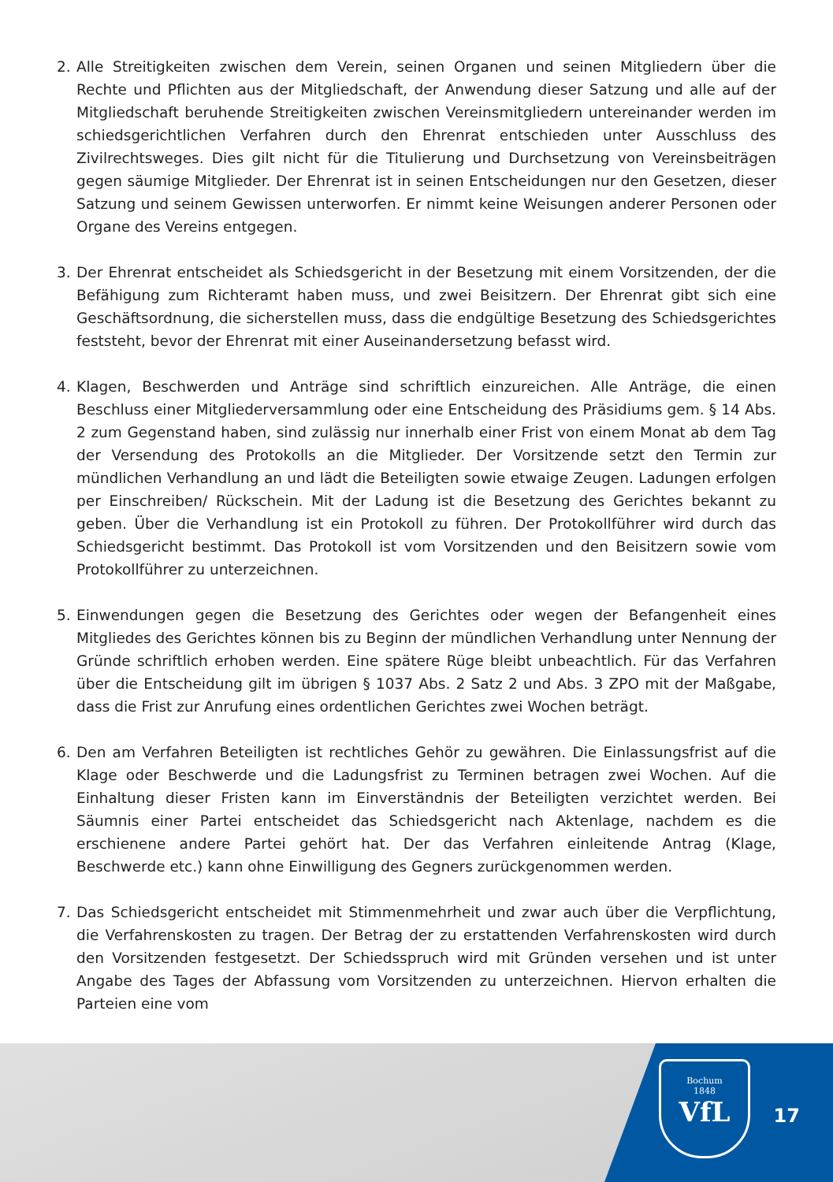2. Alle Streitigkeiten zwischen dem Verein, seinen Organen und seinen Mitgliedern über die Rechte und Pflichten aus der Mitgliedschaft, der Anwendung dieser Satzung und alle auf der Mitgliedschaft beruhende Streitigkeiten zwischen Vereinsmitgliedern untereinander werden im schiedsgerichtlichen Verfahren durch den Ehrenrat entschieden unter Ausschluss des Zivilrechtsweges. Dies gilt nicht für die Titulierung und Durchsetzung von Vereinsbeiträgen gegen säumige Mitglieder. Der Ehrenrat ist in seinen Entscheidungen nur den Gesetzen, dieser Satzung und seinem Gewissen unterworfen. Er nimmt keine Weisungen anderer Personen oder Organe des Vereins entgegen.
3. Der Ehrenrat entscheidet als Schiedsgericht in der Besetzung mit einem Vorsitzenden, der die Befähigung zum Richteramt haben muss, und zwei Beisitzern. Der Ehrenrat gibt sich eine Geschäftsordnung, die sicherstellen muss, dass die endgültige Besetzung des Schiedsgerichtes feststeht, bevor der Ehrenrat mit einer Auseinandersetzung befasst wird.
4. Klagen, Beschwerden und Anträge sind schriftlich einzureichen. Alle Anträge, die einen Beschluss einer Mitgliederversammlung oder eine Entscheidung des Präsidiums gem. § 14 Abs. 2 zum Gegenstand haben, sind zulässig nur innerhalb einer Frist von einem Monat ab dem Tag der Versendung des Protokolls an die Mitglieder. Der Vorsitzende setzt den Termin zur mündlichen Verhandlung an und lädt die Beteiligten sowie etwaige Zeugen. Ladungen erfolgen per Einschreiben/ Rückschein. Mit der Ladung ist die Besetzung des Gerichtes bekannt zu geben. Über die Verhandlung ist ein Protokoll zu führen. Der Protokollführer wird durch das Schiedsgericht bestimmt. Das Protokoll ist vom Vorsitzenden und den Beisitzern sowie vom Protokollführer zu unterzeichnen.
5. Einwendungen gegen die Besetzung des Gerichtes oder wegen der Befangenheit eines Mitgliedes des Gerichtes können bis zu Beginn der mündlichen Verhandlung unter Nennung der Gründe schriftlich erhoben werden. Eine spätere Rüge bleibt unbeachtlich. Für das Verfahren über die Entscheidung gilt im übrigen § 1037 Abs. 2 Satz 2 und Abs. 3 ZPO mit der Maßgabe, dass die Frist zur Anrufung eines ordentlichen Gerichtes zwei Wochen beträgt.
6. Den am Verfahren Beteiligten ist rechtliches Gehör zu gewähren. Die Einlassungsfrist auf die Klage oder Beschwerde und die Ladungsfrist zu Terminen betragen zwei Wochen. Auf die Einhaltung dieser Fristen kann im Einverständnis der Beteiligten verzichtet werden. Bei Säumnis einer Partei entscheidet das Schiedsgericht nach Aktenlage, nachdem es die erschienene andere Partei gehört hat. Der das Verfahren einleitende Antrag (Klage, Beschwerde etc.) kann ohne Einwilligung des Gegners zurückgenommen werden.
7. Das Schiedsgericht entscheidet mit Stimmenmehrheit und zwar auch über die Verpflichtung, die Verfahrenskosten zu tragen. Der Betrag der zu erstattenden Verfahrenskosten wird durch den Vorsitzenden festgesetzt. Der Schiedsspruch wird mit Gründen versehen und ist unter Angabe des Tages der Abfassung vom Vorsitzenden zu unterzeichnen. Hiervon erhalten die Parteien eine vom
Bochum
1848
VfL
17